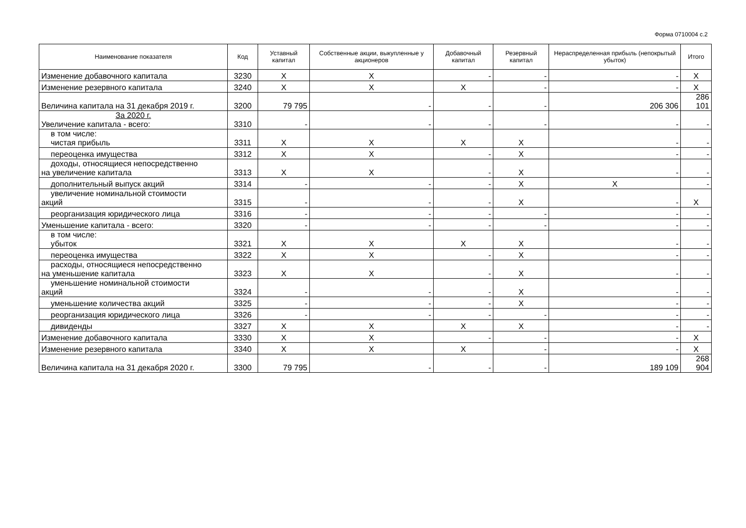Форма 0710004 с.2
| Наименование показателя | Код | Уставный капитал | Собственные акции, выкупленные у акционеров | Добавочный капитал | Резервный капитал | Нераспределенная прибыль (непокрытый убыток) | Итого |
| --- | --- | --- | --- | --- | --- | --- | --- |
| Изменение добавочного капитала | 3230 | X | X | - | - | - | X |
| Изменение резервного капитала | 3240 | X | X | X | - | - | X |
| Величина капитала на 31 декабря 2019 г. | 3200 | 79 795 | - | - | - | 206 306 | 286 101 |
| За 2020 г. Увеличение капитала - всего: | 3310 | - | - | - | - | - | - |
| в том числе: чистая прибыль | 3311 | X | X | X | X | - | - |
| переоценка имущества | 3312 | X | X | - | X | - | - |
| доходы, относящиеся непосредственно на увеличение капитала | 3313 | X | X | - | X | - | - |
| дополнительный выпуск акций | 3314 | - | - | - | X | X | - |
| увеличение номинальной стоимости акций | 3315 | - | - | - | X | - | X |
| реорганизация юридического лица | 3316 | - | - | - | - | - | - |
| Уменьшение капитала - всего: | 3320 | - | - | - | - | - | - |
| в том числе: убыток | 3321 | X | X | X | X | - | - |
| переоценка имущества | 3322 | X | X | - | X | - | - |
| расходы, относящиеся непосредственно на уменьшение капитала | 3323 | X | X | - | X | - | - |
| уменьшение номинальной стоимости акций | 3324 | - | - | - | X | - | - |
| уменьшение количества акций | 3325 | - | - | - | X | - | - |
| реорганизация юридического лица | 3326 | - | - | - | - | - | - |
| дивиденды | 3327 | X | X | X | X | - | - |
| Изменение добавочного капитала | 3330 | X | X | - | - | - | X |
| Изменение резервного капитала | 3340 | X | X | X | - | - | X |
| Величина капитала на 31 декабря 2020 г. | 3300 | 79 795 | - | - | - | 189 109 | 268 904 |